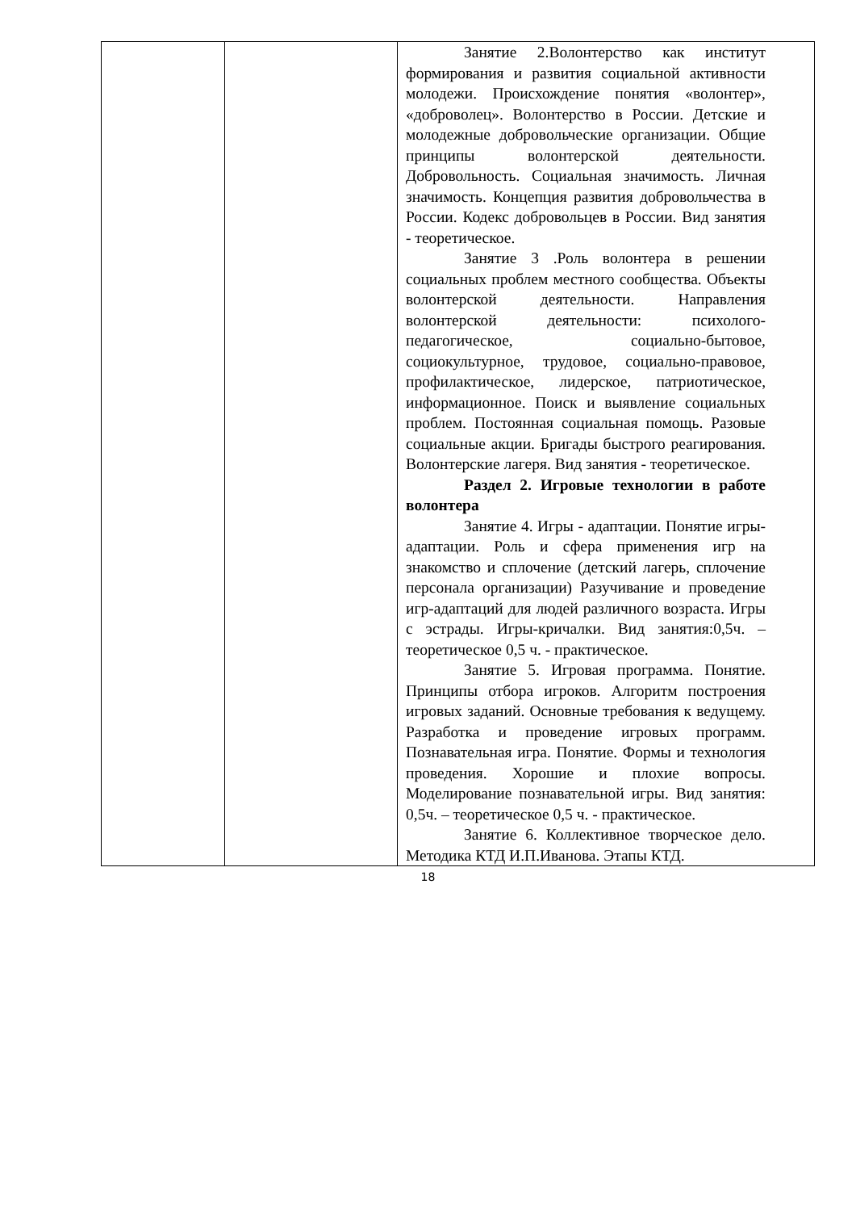| | | Занятие 2.Волонтерство как институт формирования и развития социальной активности молодежи. Происхождение понятия «волонтер», «доброволец». Волонтерство в России. Детские и молодежные добровольческие организации. Общие принципы волонтерской деятельности. Добровольность. Социальная значимость. Личная значимость. Концепция развития добровольчества в России. Кодекс добровольцев в России. Вид занятия - теоретическое. Занятие 3 .Роль волонтера в решении социальных проблем местного сообщества. Объекты волонтерской деятельности. Направления волонтерской деятельности: психолого-педагогическое, социально-бытовое, социокультурное, трудовое, социально-правовое, профилактическое, лидерское, патриотическое, информационное. Поиск и выявление социальных проблем. Постоянная социальная помощь. Разовые социальные акции. Бригады быстрого реагирования. Волонтерские лагеря. Вид занятия - теоретическое. Раздел 2. Игровые технологии в работе волонтера Занятие 4. Игры - адаптации. Понятие игры-адаптации. Роль и сфера применения игр на знакомство и сплочение (детский лагерь, сплочение персонала организации) Разучивание и проведение игр-адаптаций для людей различного возраста. Игры с эстрады. Игры-кричалки. Вид занятия:0,5ч. – теоретическое 0,5 ч. - практическое. Занятие 5. Игровая программа. Понятие. Принципы отбора игроков. Алгоритм построения игровых заданий. Основные требования к ведущему. Разработка и проведение игровых программ. Познавательная игра. Понятие. Формы и технология проведения. Хорошие и плохие вопросы. Моделирование познавательной игры. Вид занятия: 0,5ч. – теоретическое 0,5 ч. - практическое. Занятие 6. Коллективное творческое дело. Методика КТД И.П.Иванова. Этапы КТД. |
18